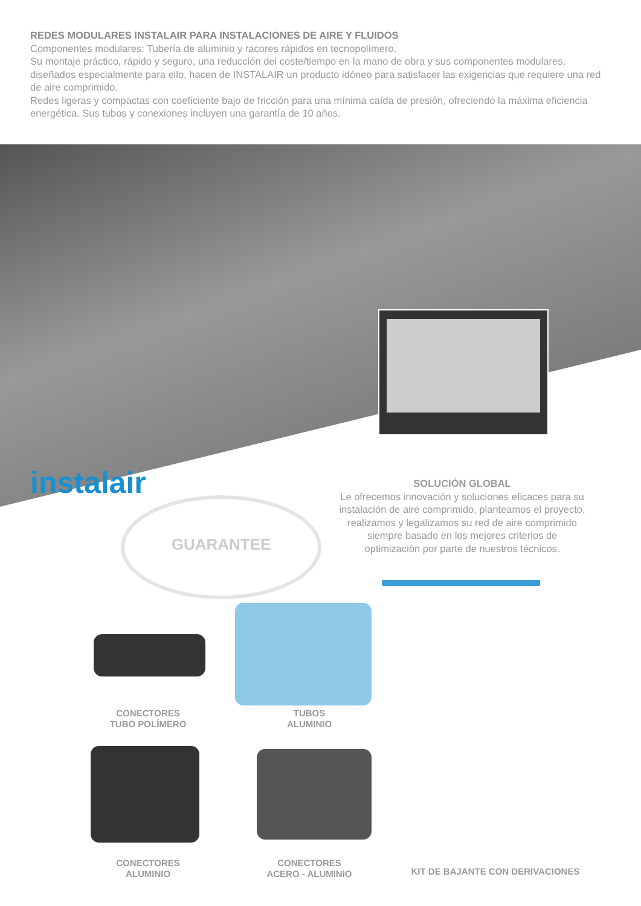REDES MODULARES INSTALAIR PARA INSTALACIONES DE AIRE Y FLUIDOS
Componentes modulares: Tubería de aluminio y racores rápidos en tecnopolímero.
Su montaje práctico, rápido y seguro, una reducción del coste/tiempo en la mano de obra y sus componentes modulares, diseñados especialmente para ello, hacen de INSTALAIR un producto idóneo para satisfacer las exigencias que requiere una red de aire comprimido.
Redes ligeras y compactas con coeficiente bajo de fricción para una mínima caída de presión, ofreciendo la máxima eficiencia energética. Sus tubos y conexiones incluyen una garantía de 10 años.
instalair
GUARANTEE
SOLUCIÓN GLOBAL
Le ofrecemos innovación y soluciones eficaces para su instalación de aire comprimido, planteamos el proyecto, realizamos y legalizamos su red de aire comprimido siempre basado en los mejores criterios de optimización por parte de nuestros técnicos.
CONECTORES
TUBO POLÍMERO
TUBOS
ALUMINIO
CONECTORES
ALUMINIO
CONECTORES
ACERO - ALUMINIO
KIT DE BAJANTE CON DERIVACIONES